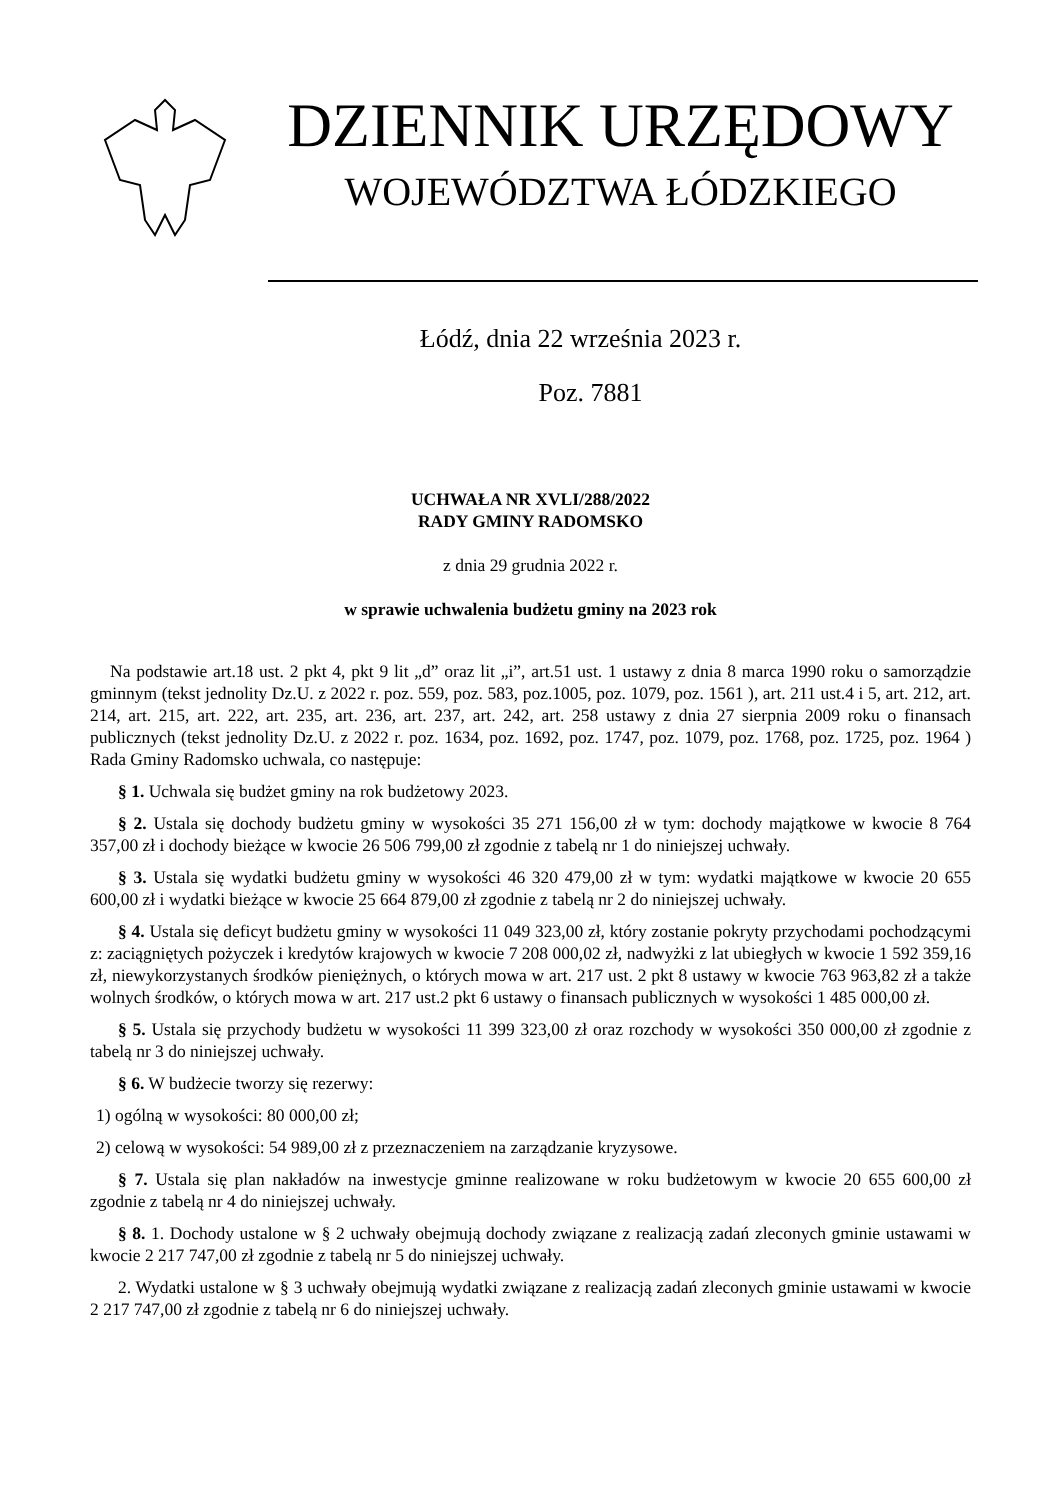DZIENNIK URZĘDOWY
WOJEWÓDZTWA ŁÓDZKIEGO
Łódź, dnia 22 września 2023 r.
Poz. 7881
UCHWAŁA NR XVLI/288/2022
RADY GMINY RADOMSKO
z dnia 29 grudnia 2022 r.
w sprawie uchwalenia budżetu gminy na 2023 rok
Na podstawie art.18 ust. 2 pkt 4, pkt 9 lit „d” oraz lit „i”, art.51 ust. 1 ustawy z dnia 8 marca 1990 roku o samorządzie gminnym (tekst jednolity Dz.U. z 2022 r. poz. 559, poz. 583, poz.1005, poz. 1079, poz. 1561 ), art. 211 ust.4 i 5, art. 212, art. 214, art. 215, art. 222, art. 235, art. 236, art. 237, art. 242, art. 258 ustawy z dnia 27 sierpnia 2009 roku o finansach publicznych (tekst jednolity Dz.U. z 2022 r. poz. 1634, poz. 1692, poz. 1747, poz. 1079, poz. 1768, poz. 1725, poz. 1964 ) Rada Gminy Radomsko uchwala, co następuje:
§ 1. Uchwala się budżet gminy na rok budżetowy 2023.
§ 2. Ustala się dochody budżetu gminy w wysokości 35 271 156,00 zł w tym: dochody majątkowe w kwocie 8 764 357,00 zł i dochody bieżące w kwocie 26 506 799,00 zł zgodnie z tabelą nr 1 do niniejszej uchwały.
§ 3. Ustala się wydatki budżetu gminy w wysokości 46 320 479,00 zł w tym: wydatki majątkowe w kwocie 20 655 600,00 zł i wydatki bieżące w kwocie 25 664 879,00 zł zgodnie z tabelą nr 2 do niniejszej uchwały.
§ 4. Ustala się deficyt budżetu gminy w wysokości 11 049 323,00 zł, który zostanie pokryty przychodami pochodzącymi z: zaciągniętych pożyczek i kredytów krajowych w kwocie 7 208 000,02 zł, nadwyżki z lat ubiegłych w kwocie 1 592 359,16 zł, niewykorzystanych środków pieniężnych, o których mowa w art. 217 ust. 2 pkt 8 ustawy w kwocie 763 963,82 zł a także wolnych środków, o których mowa w art. 217 ust.2 pkt 6 ustawy o finansach publicznych w wysokości 1 485 000,00 zł.
§ 5. Ustala się przychody budżetu w wysokości 11 399 323,00 zł oraz rozchody w wysokości 350 000,00 zł zgodnie z tabelą nr 3 do niniejszej uchwały.
§ 6. W budżecie tworzy się rezerwy:
1) ogólną w wysokości: 80 000,00 zł;
2) celową w wysokości: 54 989,00 zł z przeznaczeniem na zarządzanie kryzysowe.
§ 7. Ustala się plan nakładów na inwestycje gminne realizowane w roku budżetowym w kwocie 20 655 600,00 zł zgodnie z tabelą nr 4 do niniejszej uchwały.
§ 8. 1. Dochody ustalone w § 2 uchwały obejmują dochody związane z realizacją zadań zleconych gminie ustawami w kwocie 2 217 747,00 zł zgodnie z tabelą nr 5 do niniejszej uchwały.
2. Wydatki ustalone w § 3 uchwały obejmują wydatki związane z realizacją zadań zleconych gminie ustawami w kwocie 2 217 747,00 zł zgodnie z tabelą nr 6 do niniejszej uchwały.